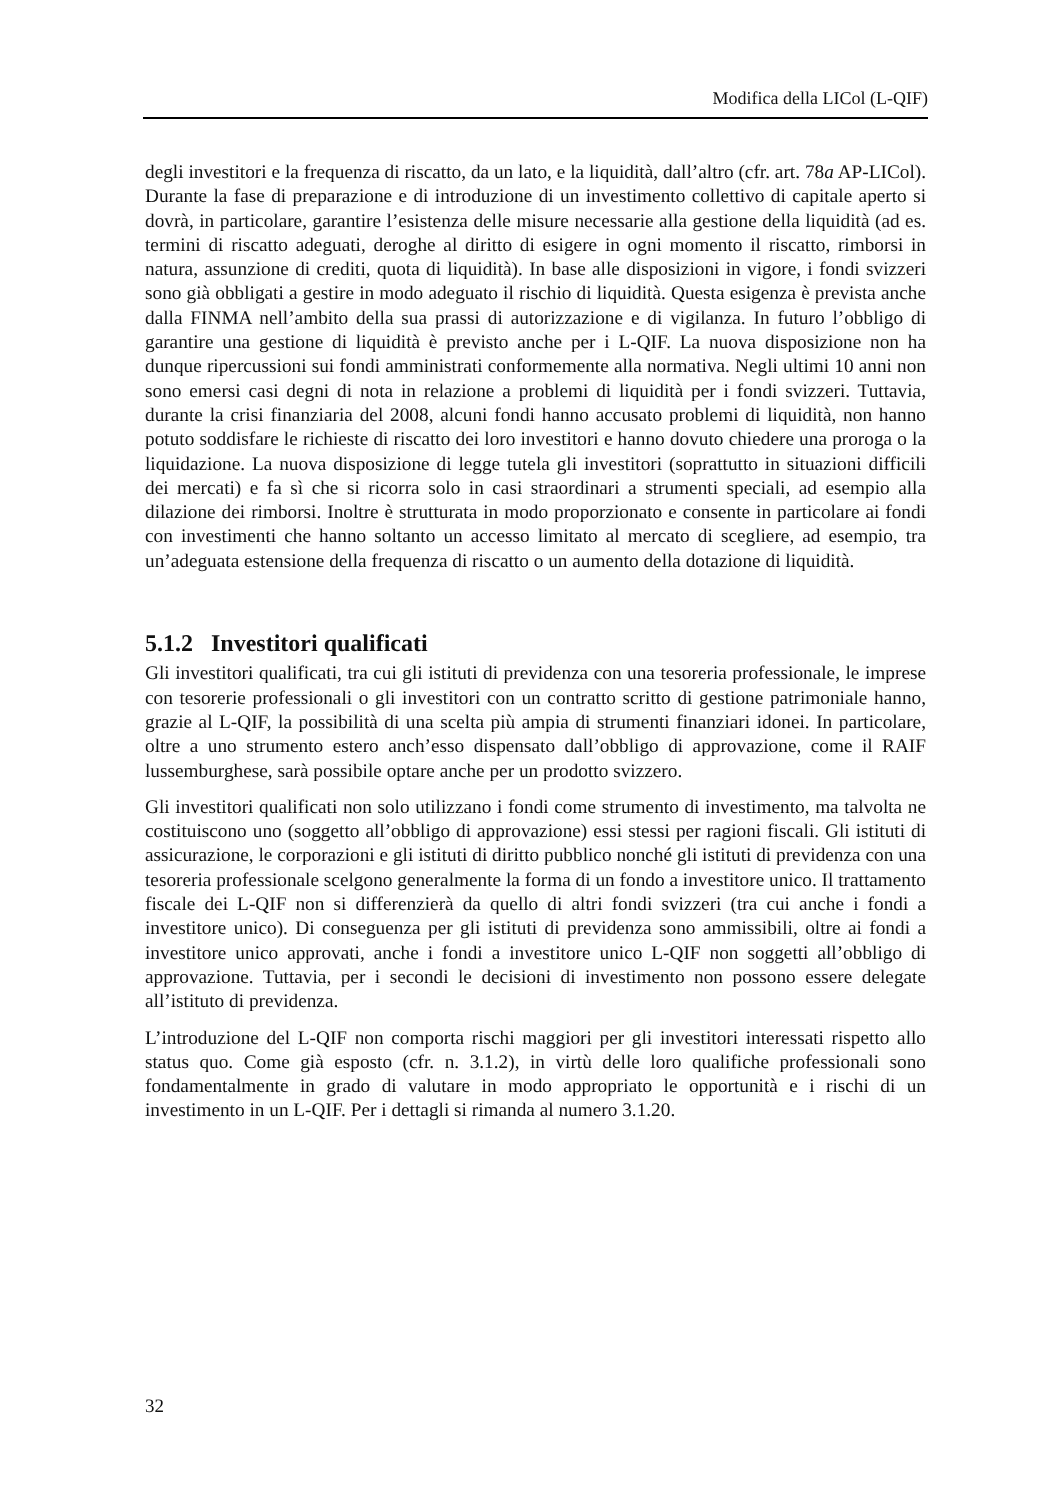Modifica della LICol (L-QIF)
degli investitori e la frequenza di riscatto, da un lato, e la liquidità, dall’altro (cfr. art. 78a AP-LICol). Durante la fase di preparazione e di introduzione di un investimento collettivo di capitale aperto si dovrà, in particolare, garantire l’esistenza delle misure necessarie alla gestione della liquidità (ad es. termini di riscatto adeguati, deroghe al diritto di esigere in ogni momento il riscatto, rimborsi in natura, assunzione di crediti, quota di liquidità). In base alle disposizioni in vigore, i fondi svizzeri sono già obbligati a gestire in modo adeguato il rischio di liquidità. Questa esigenza è prevista anche dalla FINMA nell’ambito della sua prassi di autorizzazione e di vigilanza. In futuro l’obbligo di garantire una gestione di liquidità è previsto anche per i L-QIF. La nuova disposizione non ha dunque ripercussioni sui fondi amministrati conformemente alla normativa. Negli ultimi 10 anni non sono emersi casi degni di nota in relazione a problemi di liquidità per i fondi svizzeri. Tuttavia, durante la crisi finanziaria del 2008, alcuni fondi hanno accusato problemi di liquidità, non hanno potuto soddisfare le richieste di riscatto dei loro investitori e hanno dovuto chiedere una proroga o la liquidazione. La nuova disposizione di legge tutela gli investitori (soprattutto in situazioni difficili dei mercati) e fa sì che si ricorra solo in casi straordinari a strumenti speciali, ad esempio alla dilazione dei rimborsi. Inoltre è strutturata in modo proporzionato e consente in particolare ai fondi con investimenti che hanno soltanto un accesso limitato al mercato di scegliere, ad esempio, tra un’adeguata estensione della frequenza di riscatto o un aumento della dotazione di liquidità.
5.1.2 Investitori qualificati
Gli investitori qualificati, tra cui gli istituti di previdenza con una tesoreria professionale, le imprese con tesorerie professionali o gli investitori con un contratto scritto di gestione patrimoniale hanno, grazie al L-QIF, la possibilità di una scelta più ampia di strumenti finanziari idonei. In particolare, oltre a uno strumento estero anch’esso dispensato dall’obbligo di approvazione, come il RAIF lussemburghese, sarà possibile optare anche per un prodotto svizzero.
Gli investitori qualificati non solo utilizzano i fondi come strumento di investimento, ma talvolta ne costituiscono uno (soggetto all’obbligo di approvazione) essi stessi per ragioni fiscali. Gli istituti di assicurazione, le corporazioni e gli istituti di diritto pubblico nonché gli istituti di previdenza con una tesoreria professionale scelgono generalmente la forma di un fondo a investitore unico. Il trattamento fiscale dei L-QIF non si differenzierà da quello di altri fondi svizzeri (tra cui anche i fondi a investitore unico). Di conseguenza per gli istituti di previdenza sono ammissibili, oltre ai fondi a investitore unico approvati, anche i fondi a investitore unico L-QIF non soggetti all’obbligo di approvazione. Tuttavia, per i secondi le decisioni di investimento non possono essere delegate all’istituto di previdenza.
L’introduzione del L-QIF non comporta rischi maggiori per gli investitori interessati rispetto allo status quo. Come già esposto (cfr. n. 3.1.2), in virtù delle loro qualifiche professionali sono fondamentalmente in grado di valutare in modo appropriato le opportunità e i rischi di un investimento in un L-QIF. Per i dettagli si rimanda al numero 3.1.20.
32